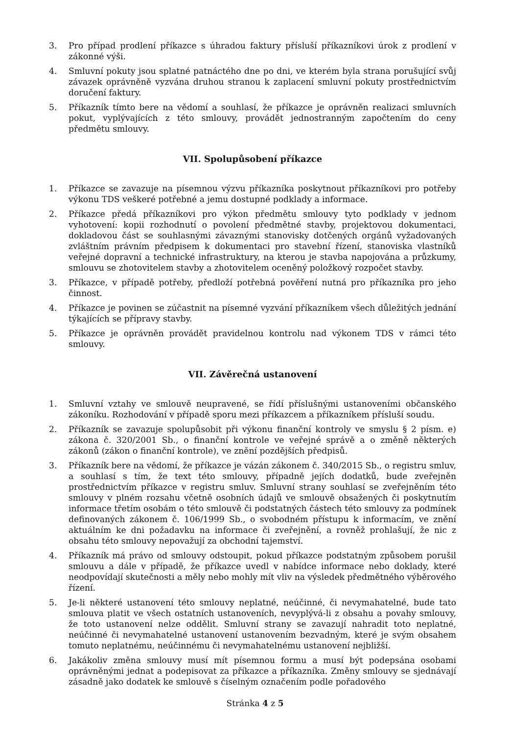3. Pro případ prodlení příkazce s úhradou faktury přísluší příkazníkovi úrok z prodlení v zákonné výši.
4. Smluvní pokuty jsou splatné patnáctého dne po dni, ve kterém byla strana porušující svůj závazek oprávněně vyzvána druhou stranou k zaplacení smluvní pokuty prostřednictvím doručení faktury.
5. Příkazník tímto bere na vědomí a souhlasí, že příkazce je oprávněn realizaci smluvních pokut, vyplývajících z této smlouvy, provádět jednostranným započtením do ceny předmětu smlouvy.
VII. Spolupůsobení příkazce
1. Příkazce se zavazuje na písemnou výzvu příkazníka poskytnout příkazníkovi pro potřeby výkonu TDS veškeré potřebné a jemu dostupné podklady a informace.
2. Příkazce předá příkazníkovi pro výkon předmětu smlouvy tyto podklady v jednom vyhotovení: kopii rozhodnutí o povolení předmětné stavby, projektovou dokumentaci, dokladovou část se souhlasnými závaznými stanovisky dotčených orgánů vyžadovaných zvláštním právním předpisem k dokumentaci pro stavební řízení, stanoviska vlastníků veřejné dopravní a technické infrastruktury, na kterou je stavba napojována a průzkumy, smlouvu se zhotovitelem stavby a zhotovitelem oceněný položkový rozpočet stavby.
3. Příkazce, v případě potřeby, předloží potřebná pověření nutná pro příkazníka pro jeho činnost.
4. Příkazce je povinen se zúčastnit na písemné vyzvání příkazníkem všech důležitých jednání týkajících se přípravy stavby.
5. Příkazce je oprávněn provádět pravidelnou kontrolu nad výkonem TDS v rámci této smlouvy.
VII. Závěrečná ustanovení
1. Smluvní vztahy ve smlouvě neupravené, se řídí příslušnými ustanoveními občanského zákoníku. Rozhodování v případě sporu mezi příkazcem a příkazníkem přísluší soudu.
2. Příkazník se zavazuje spolupůsobit při výkonu finanční kontroly ve smyslu § 2 písm. e) zákona č. 320/2001 Sb., o finanční kontrole ve veřejné správě a o změně některých zákonů (zákon o finanční kontrole), ve znění pozdějších předpisů.
3. Příkazník bere na vědomí, že příkazce je vázán zákonem č. 340/2015 Sb., o registru smluv, a souhlasí s tím, že text této smlouvy, případně jejích dodatků, bude zveřejněn prostřednictvím příkazce v registru smluv. Smluvní strany souhlasí se zveřejněním této smlouvy v plném rozsahu včetně osobních údajů ve smlouvě obsažených či poskytnutím informace třetím osobám o této smlouvě či podstatných částech této smlouvy za podmínek definovaných zákonem č. 106/1999 Sb., o svobodném přístupu k informacím, ve znění aktuálním ke dni požadavku na informace či zveřejnění, a rovněž prohlašují, že nic z obsahu této smlouvy nepovažují za obchodní tajemství.
4. Příkazník má právo od smlouvy odstoupit, pokud příkazce podstatným způsobem porušil smlouvu a dále v případě, že příkazce uvedl v nabídce informace nebo doklady, které neodpovídají skutečnosti a měly nebo mohly mít vliv na výsledek předmětného výběrového řízení.
5. Je-li některé ustanovení této smlouvy neplatné, neúčinné, či nevymahatelné, bude tato smlouva platit ve všech ostatních ustanoveních, nevyplývá-li z obsahu a povahy smlouvy, že toto ustanovení nelze oddělit. Smluvní strany se zavazují nahradit toto neplatné, neúčinné či nevymahatelné ustanovení ustanovením bezvadným, které je svým obsahem tomuto neplatnému, neúčinnému či nevymahatelnému ustanovení nejbližší.
6. Jakákoliv změna smlouvy musí mít písemnou formu a musí být podepsána osobami oprávněnými jednat a podepisovat za příkazce a příkazníka. Změny smlouvy se sjednávají zásadně jako dodatek ke smlouvě s číselným označením podle pořadového
Stránka 4 z 5